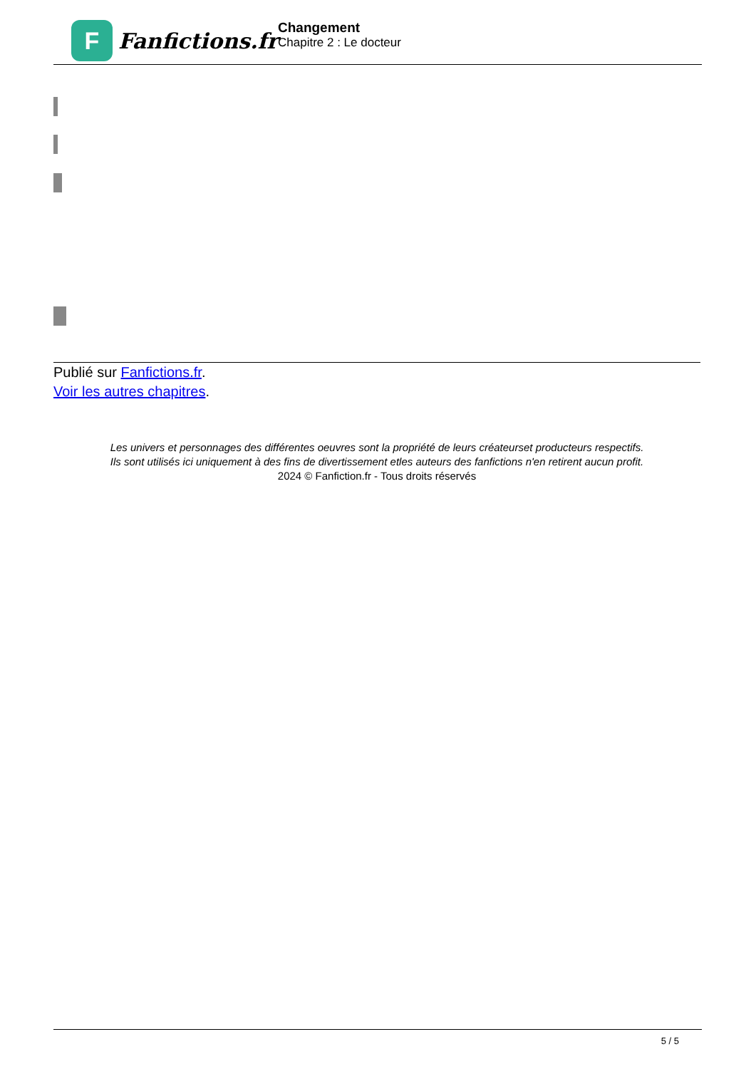F
Fanfictions.fr
Changement
Chapitre 2 : Le docteur
Publié sur Fanfictions.fr.
Voir les autres chapitres.
Les univers et personnages des différentes oeuvres sont la propriété de leurs créateurset producteurs respectifs.
Ils sont utilisés ici uniquement à des fins de divertissement etles auteurs des fanfictions n'en retirent aucun profit.
2024 © Fanfiction.fr - Tous droits réservés
5 / 5